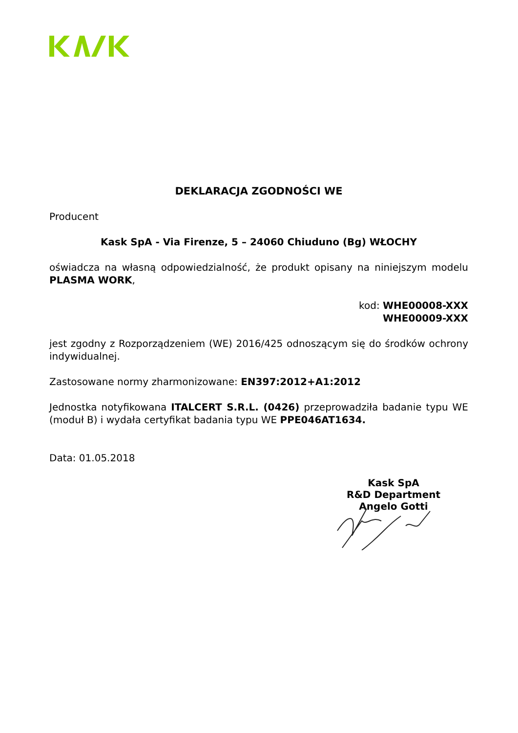DEKLARACJA ZGODNOŚCI WE
Producent
Kask SpA - Via Firenze, 5 – 24060 Chiuduno (Bg) WŁOCHY
oświadcza na własną odpowiedzialność, że produkt opisany na niniejszym modelu PLASMA WORK,
kod: WHE00008-XXX
WHE00009-XXX
jest zgodny z Rozporządzeniem (WE) 2016/425 odnoszącym się do środków ochrony indywidualnej.
Zastosowane normy zharmonizowane: EN397:2012+A1:2012
Jednostka notyfikowana ITALCERT S.R.L. (0426) przeprowadziła badanie typu WE (moduł B) i wydała certyfikat badania typu WE PPE046AT1634.
Data: 01.05.2018
Kask SpA
R&D Department
Angelo Gotti